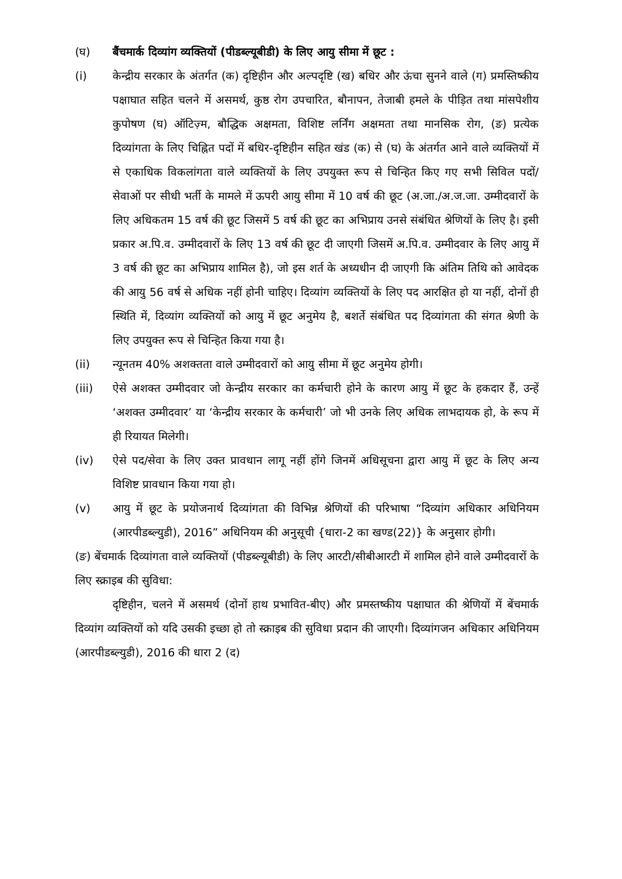(घ) बैंचमार्क दिव्यांग व्यक्तियों (पीडब्ल्यूबीडी) के लिए आयु सीमा में छूट :
(i) केन्द्रीय सरकार के अंतर्गत (क) दृष्टिहीन और अल्पदृष्टि (ख) बधिर और ऊंचा सुनने वाले (ग) प्रमस्तिष्कीय पक्षाघात सहित चलने में असमर्थ, कुष्ठ रोग उपचारित, बौनापन, तेजाबी हमले के पीड़ित तथा मांसपेशीय कुपोषण (घ) ऑटिज़्म, बौद्धिक अक्षमता, विशिष्ट लर्निंग अक्षमता तथा मानसिक रोग, (ङ) प्रत्येक दिव्यांगता के लिए चिह्नित पदों में बधिर-दृष्टिहीन सहित खंड (क) से (घ) के अंतर्गत आने वाले व्यक्तियों में से एकाधिक विकलांगता वाले व्यक्तियों के लिए उपयुक्त रूप से चिन्हित किए गए सभी सिविल पदों/सेवाओं पर सीधी भर्ती के मामले में ऊपरी आयु सीमा में 10 वर्ष की छूट (अ.जा./अ.ज.जा. उम्मीदवारों के लिए अधिकतम 15 वर्ष की छूट जिसमें 5 वर्ष की छूट का अभिप्राय उनसे संबंधित श्रेणियों के लिए है। इसी प्रकार अ.पि.व. उम्मीदवारों के लिए 13 वर्ष की छूट दी जाएगी जिसमें अ.पि.व. उम्मीदवार के लिए आयु में 3 वर्ष की छूट का अभिप्राय शामिल है), जो इस शर्त के अध्यधीन दी जाएगी कि अंतिम तिथि को आवेदक की आयु 56 वर्ष से अधिक नहीं होनी चाहिए। दिव्यांग व्यक्तियों के लिए पद आरक्षित हो या नहीं, दोनों ही स्थिति में, दिव्यांग व्यक्तियों को आयु में छूट अनुमेय है, बशर्ते संबंधित पद दिव्यांगता की संगत श्रेणी के लिए उपयुक्त रूप से चिन्हित किया गया है।
(ii) न्यूनतम 40% अशक्तता वाले उम्मीदवारों को आयु सीमा में छूट अनुमेय होगी।
(iii) ऐसे अशक्त उम्मीदवार जो केन्द्रीय सरकार का कर्मचारी होने के कारण आयु में छूट के हकदार हैं, उन्हें ‘अशक्त उम्मीदवार’ या ‘केन्द्रीय सरकार के कर्मचारी’ जो भी उनके लिए अधिक लाभदायक हो, के रूप में ही रियायत मिलेगी।
(iv) ऐसे पद/सेवा के लिए उक्त प्रावधान लागू नहीं होंगे जिनमें अधिसूचना द्वारा आयु में छूट के लिए अन्य विशिष्ट प्रावधान किया गया हो।
(v) आयु में छूट के प्रयोजनार्थ दिव्यांगता की विभिन्न श्रेणियों की परिभाषा “दिव्यांग अधिकार अधिनियम (आरपीडब्ल्युडी), 2016” अधिनियम की अनुसूची {धारा-2 का खण्ड(22)} के अनुसार होगी।
(ङ) बेंचमार्क दिव्यांगता वाले व्यक्तियों (पीडब्ल्यूबीडी) के लिए आरटी/सीबीआरटी में शामिल होने वाले उम्मीदवारों के लिए स्क्राइब की सुविधा:
दृष्टिहीन, चलने में असमर्थ (दोनों हाथ प्रभावित-बीए) और प्रमस्तष्कीय पक्षाघात की श्रेणियों में बेंचमार्क दिव्यांग व्यक्तियों को यदि उसकी इच्छा हो तो स्क्राइब की सुविधा प्रदान की जाएगी। दिव्यांगजन अधिकार अधिनियम (आरपीडब्ल्युडी), 2016 की धारा 2 (द)